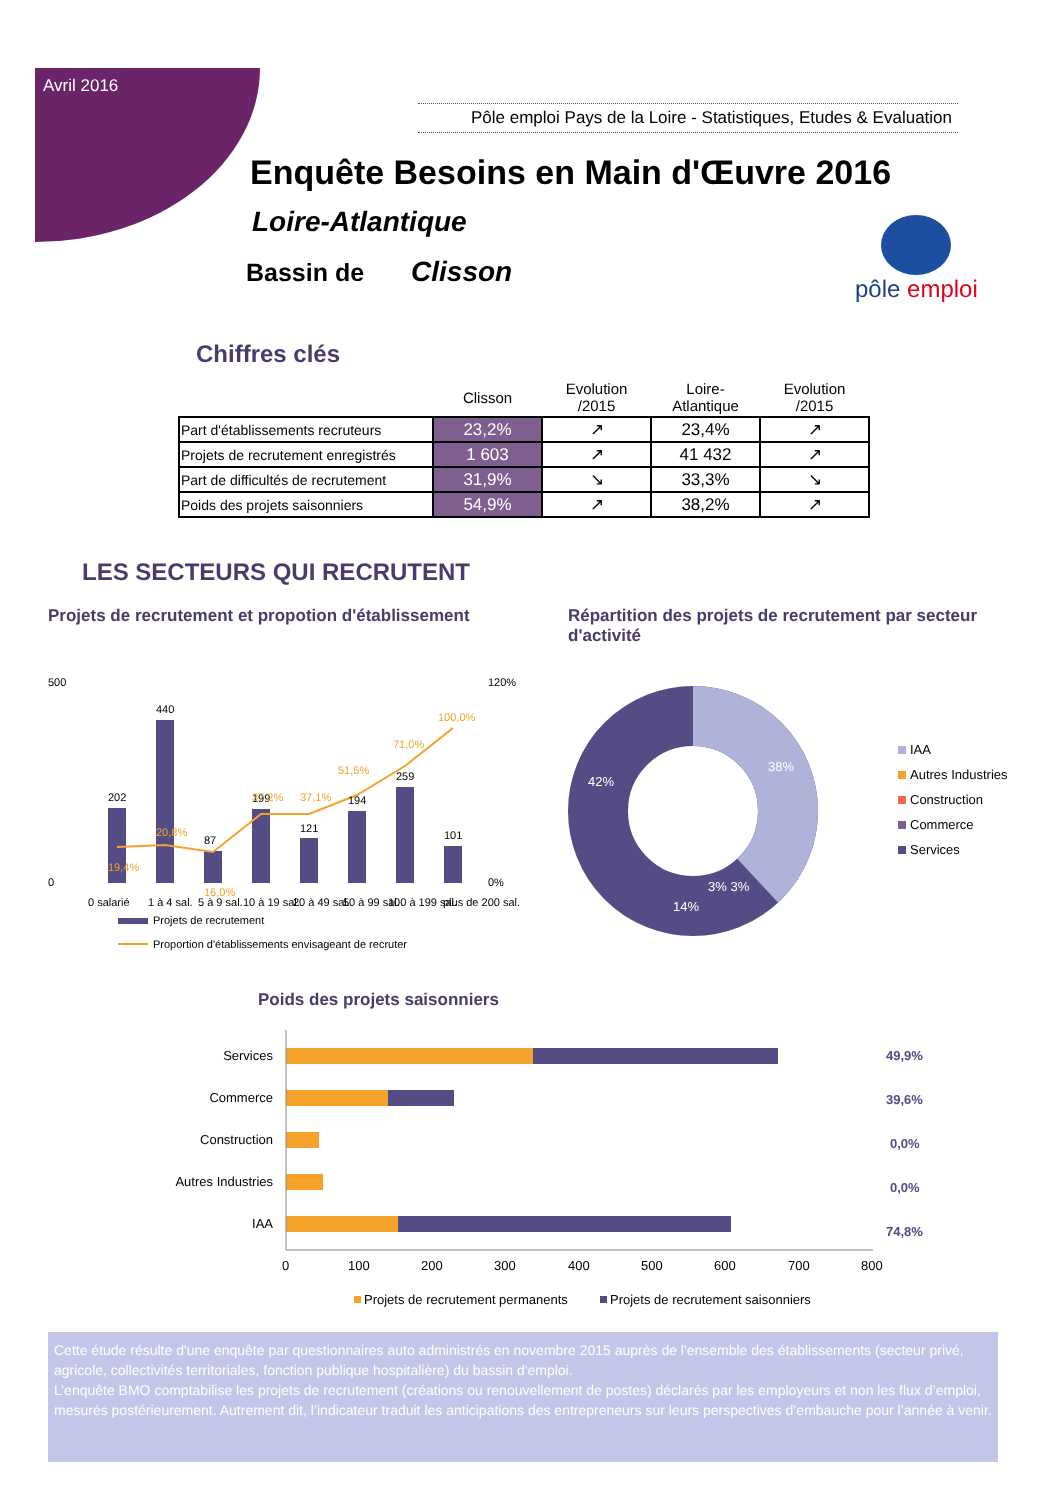Avril 2016
Pôle emploi Pays de la Loire - Statistiques, Etudes & Evaluation
Enquête Besoins en Main d'Œuvre 2016
Loire-Atlantique
Bassin de Clisson
pôle emploi
Chiffres clés
| | Clisson | Evolution /2015 | Loire-Atlantique | Evolution /2015 |
| --- | --- | --- | --- | --- |
| Part d'établissements recruteurs | 23,2% | ↗ | 23,4% | ↗ |
| Projets de recrutement enregistrés | 1 603 | ↗ | 41 432 | ↗ |
| Part de difficultés de recrutement | 31,9% | ↘ | 33,3% | ↘ |
| Poids des projets saisonniers | 54,9% | ↗ | 38,2% | ↗ |
LES SECTEURS QUI RECRUTENT
Projets de recrutement et propotion d'établissement
500
0
120%
0%
202
440
87
199
121
194
259
101
19,4%
20,8%
16,0%
37,2%
37,1%
51,5%
71,0%
100,0%
0 salarié
1 à 4 sal.
5 à 9 sal.
10 à 19 sal.
20 à 49 sal.
50 à 99 sal.
100 à 199 sal.
plus de 200 sal.
Projets de recrutement
Proportion d'établissements envisageant de recruter
Répartition des projets de recrutement par secteur d'activité
42%
38%
14%
3% 3%
IAA
Autres Industries
Construction
Commerce
Services
Poids des projets saisonniers
Services
Commerce
Construction
Autres Industries
IAA
49,9%
39,6%
0,0%
0,0%
74,8%
0
100
200
300
400
500
600
700
800
Projets de recrutement permanents
Projets de recrutement saisonniers
Cette étude résulte d'une enquête par questionnaires auto administrés en novembre 2015 auprès de l'ensemble des établissements (secteur privé, agricole, collectivités territoriales, fonction publique hospitalière) du bassin d'emploi.
L’enquête BMO comptabilise les projets de recrutement (créations ou renouvellement de postes) déclarés par les employeurs et non les flux d’emploi, mesurés postérieurement. Autrement dit, l’indicateur traduit les anticipations des entrepreneurs sur leurs perspectives d’embauche pour l’année à venir.